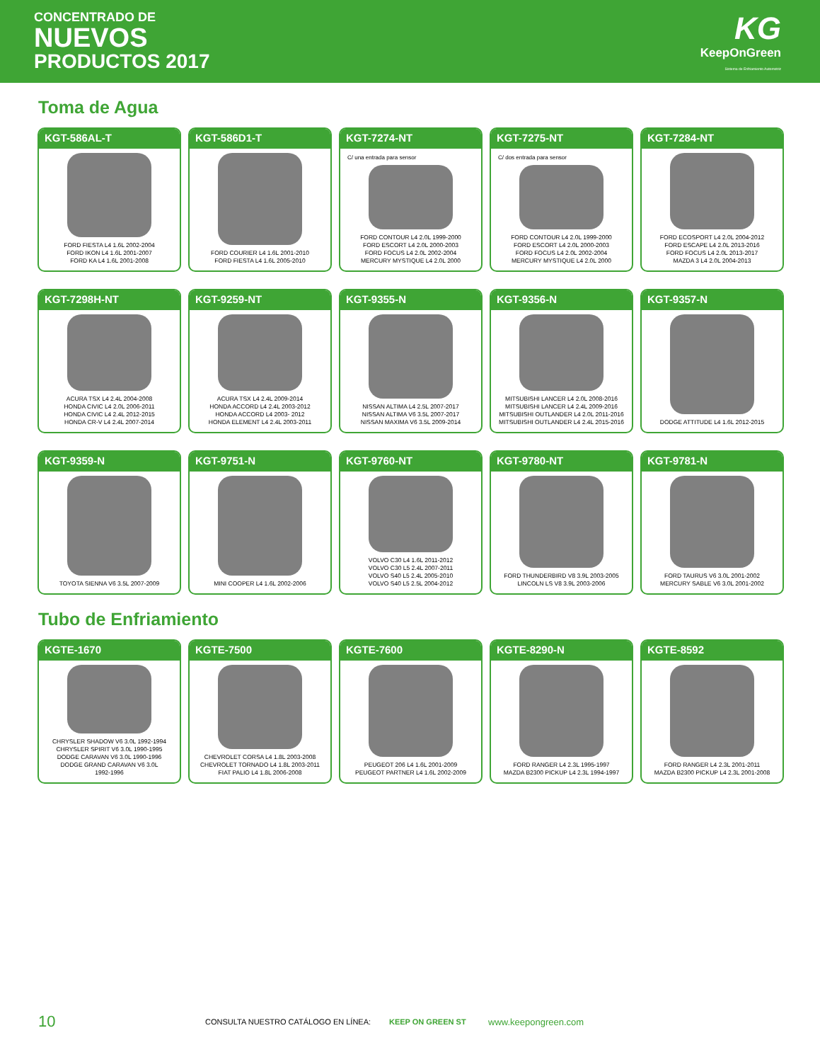CONCENTRADO DE
NUEVOS
PRODUCTOS 2017
KG
KeepOnGreen
Sistema de Enfriamiento Automotriz
Toma de Agua
KGT-586AL-T
FORD FIESTA L4 1.6L 2002-2004
FORD IKON L4 1.6L 2001-2007
FORD KA L4 1.6L 2001-2008
KGT-586D1-T
FORD COURIER L4 1.6L 2001-2010
FORD FIESTA L4 1.6L 2005-2010
KGT-7274-NT
C/ una entrada para sensor
FORD CONTOUR L4 2.0L 1999-2000
FORD ESCORT L4 2.0L 2000-2003
FORD FOCUS L4 2.0L 2002-2004
MERCURY MYSTIQUE L4 2.0L 2000
KGT-7275-NT
C/ dos entrada para sensor
FORD CONTOUR L4 2.0L 1999-2000
FORD ESCORT L4 2.0L 2000-2003
FORD FOCUS L4 2.0L 2002-2004
MERCURY MYSTIQUE L4 2.0L 2000
KGT-7284-NT
FORD ECOSPORT L4 2.0L 2004-2012
FORD ESCAPE L4 2.0L 2013-2016
FORD FOCUS L4 2.0L 2013-2017
MAZDA 3 L4 2.0L 2004-2013
KGT-7298H-NT
ACURA TSX L4 2.4L 2004-2008
HONDA CIVIC L4 2.0L 2006-2011
HONDA CIVIC L4 2.4L 2012-2015
HONDA CR-V L4 2.4L 2007-2014
KGT-9259-NT
ACURA TSX L4 2.4L 2009-2014
HONDA ACCORD L4 2.4L 2003-2012
HONDA ACCORD L4 2003- 2012
HONDA ELEMENT L4 2.4L 2003-2011
KGT-9355-N
NISSAN ALTIMA L4 2.5L 2007-2017
NISSAN ALTIMA V6 3.5L 2007-2017
NISSAN MAXIMA V6 3.5L 2009-2014
KGT-9356-N
MITSUBISHI LANCER L4 2.0L 2008-2016
MITSUBISHI LANCER L4 2.4L 2009-2016
MITSUBISHI OUTLANDER L4 2.0L 2011-2016
MITSUBISHI OUTLANDER L4 2.4L 2015-2016
KGT-9357-N
DODGE ATTITUDE L4 1.6L 2012-2015
KGT-9359-N
TOYOTA SIENNA V6 3.5L 2007-2009
KGT-9751-N
MINI COOPER L4 1.6L 2002-2006
KGT-9760-NT
VOLVO C30 L4 1.6L 2011-2012
VOLVO C30 L5 2.4L 2007-2011
VOLVO S40 L5 2.4L 2005-2010
VOLVO S40 L5 2.5L 2004-2012
KGT-9780-NT
FORD THUNDERBIRD V8 3.9L 2003-2005
LINCOLN LS V8 3.9L 2003-2006
KGT-9781-N
FORD TAURUS V6 3.0L 2001-2002
MERCURY SABLE V6 3.0L 2001-2002
Tubo de Enfriamiento
KGTE-1670
CHRYSLER SHADOW V6 3.0L 1992-1994
CHRYSLER SPIRIT V6 3.0L 1990-1995
DODGE CARAVAN V6 3.0L 1990-1996
DODGE GRAND CARAVAN V6 3.0L
1992-1996
KGTE-7500
CHEVROLET CORSA L4 1.8L 2003-2008
CHEVROLET TORNADO L4 1.8L 2003-2011
FIAT PALIO L4 1.8L 2006-2008
KGTE-7600
PEUGEOT 206 L4 1.6L 2001-2009
PEUGEOT PARTNER L4 1.6L 2002-2009
KGTE-8290-N
FORD RANGER L4 2.3L 1995-1997
MAZDA B2300 PICKUP L4 2.3L 1994-1997
KGTE-8592
FORD RANGER L4 2.3L 2001-2011
MAZDA B2300 PICKUP L4 2.3L 2001-2008
10 CONSULTA NUESTRO CATÁLOGO EN LÍNEA: KEEP ON GREEN ST www.keepongreen.com